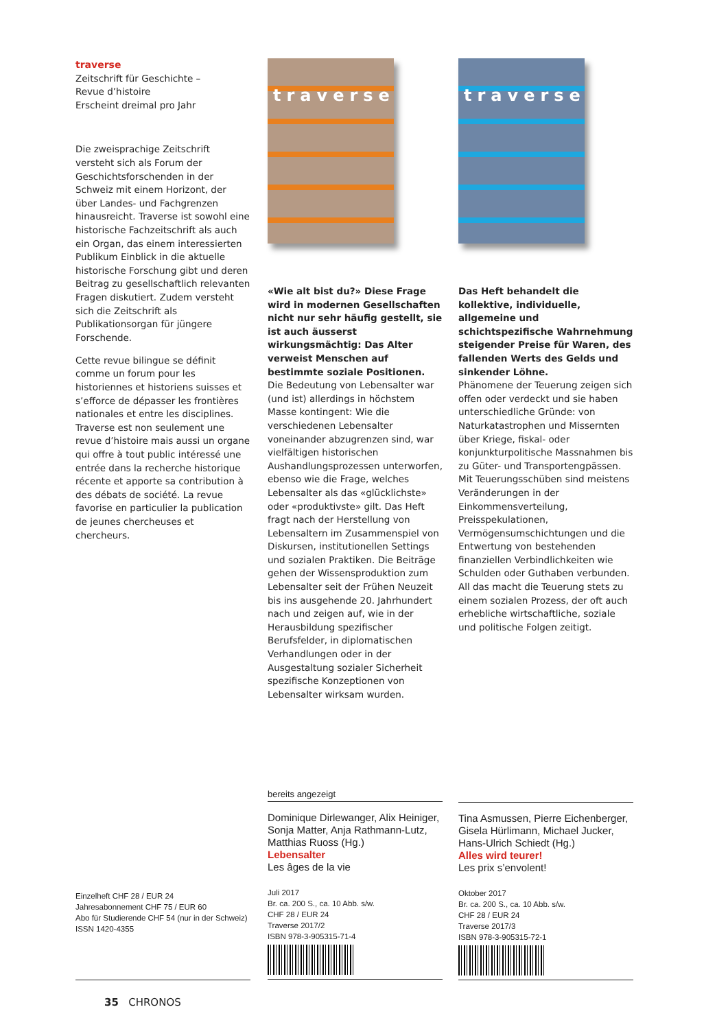traverse
Zeitschrift für Geschichte –
Revue d’histoire
Erscheint dreimal pro Jahr
Die zweisprachige Zeitschrift versteht sich als Forum der Geschichtsforschenden in der Schweiz mit einem Horizont, der über Landes- und Fachgrenzen hinausreicht. Traverse ist sowohl eine historische Fachzeitschrift als auch ein Organ, das einem interessierten Publikum Einblick in die aktuelle historische Forschung gibt und deren Beitrag zu gesellschaftlich relevanten Fragen diskutiert. Zudem versteht sich die Zeitschrift als Publikationsorgan für jüngere Forschende.
Cette revue bilingue se définit comme un forum pour les historiennes et historiens suisses et s’efforce de dépasser les frontières nationales et entre les disciplines. Traverse est non seulement une revue d’histoire mais aussi un organe qui offre à tout public intéressé une entrée dans la recherche historique récente et apporte sa contribution à des débats de société. La revue favorise en particulier la publication de jeunes chercheuses et chercheurs.
traverse
«Wie alt bist du?» Diese Frage wird in modernen Gesellschaften nicht nur sehr häufig gestellt, sie ist auch äusserst wirkungsmächtig: Das Alter verweist Menschen auf bestimmte soziale Positionen.
Die Bedeutung von Lebensalter war (und ist) allerdings in höchstem Masse kontingent: Wie die verschiedenen Lebensalter voneinander abzugrenzen sind, war vielfältigen historischen Aushandlungsprozessen unterworfen, ebenso wie die Frage, welches Lebensalter als das «glücklichste» oder «produktivste» gilt. Das Heft fragt nach der Herstellung von Lebensaltern im Zusammenspiel von Diskursen, institutionellen Settings und sozialen Praktiken. Die Beiträge gehen der Wissensproduktion zum Lebensalter seit der Frühen Neuzeit bis ins ausgehende 20. Jahrhundert nach und zeigen auf, wie in der Herausbildung spezifischer Berufsfelder, in diplomatischen Verhandlungen oder in der Ausgestaltung sozialer Sicherheit spezifische Konzeptionen von Lebensalter wirksam wurden.
traverse
Das Heft behandelt die kollektive, individuelle, allgemeine und schichtspezifische Wahrnehmung steigender Preise für Waren, des fallenden Werts des Gelds und sinkender Löhne.
Phänomene der Teuerung zeigen sich offen oder verdeckt und sie haben unterschiedliche Gründe: von Naturkatastrophen und Missernten über Kriege, fiskal- oder konjunkturpolitische Massnahmen bis zu Güter- und Transportengpässen. Mit Teuerungsschüben sind meistens Veränderungen in der Einkommensverteilung, Preisspekulationen, Vermögensumschichtungen und die Entwertung von bestehenden finanziellen Verbindlichkeiten wie Schulden oder Guthaben verbunden. All das macht die Teuerung stets zu einem sozialen Prozess, der oft auch erhebliche wirtschaftliche, soziale und politische Folgen zeitigt.
Einzelheft CHF 28 / EUR 24
Jahresabonnement CHF 75 / EUR 60
Abo für Studierende CHF 54 (nur in der Schweiz)
ISSN 1420-4355
bereits angezeigt
Dominique Dirlewanger, Alix Heiniger, Sonja Matter, Anja Rathmann-Lutz, Matthias Ruoss (Hg.)
Lebensalter
Les âges de la vie
Juli 2017
Br. ca. 200 S., ca. 10 Abb. s/w.
CHF 28 / EUR 24
Traverse 2017/2
ISBN 978-3-905315-71-4
Tina Asmussen, Pierre Eichenberger, Gisela Hürlimann, Michael Jucker, Hans-Ulrich Schiedt (Hg.)
Alles wird teurer!
Les prix s’envolent!
Oktober 2017
Br. ca. 200 S., ca. 10 Abb. s/w.
CHF 28 / EUR 24
Traverse 2017/3
ISBN 978-3-905315-72-1
35 CHRONOS